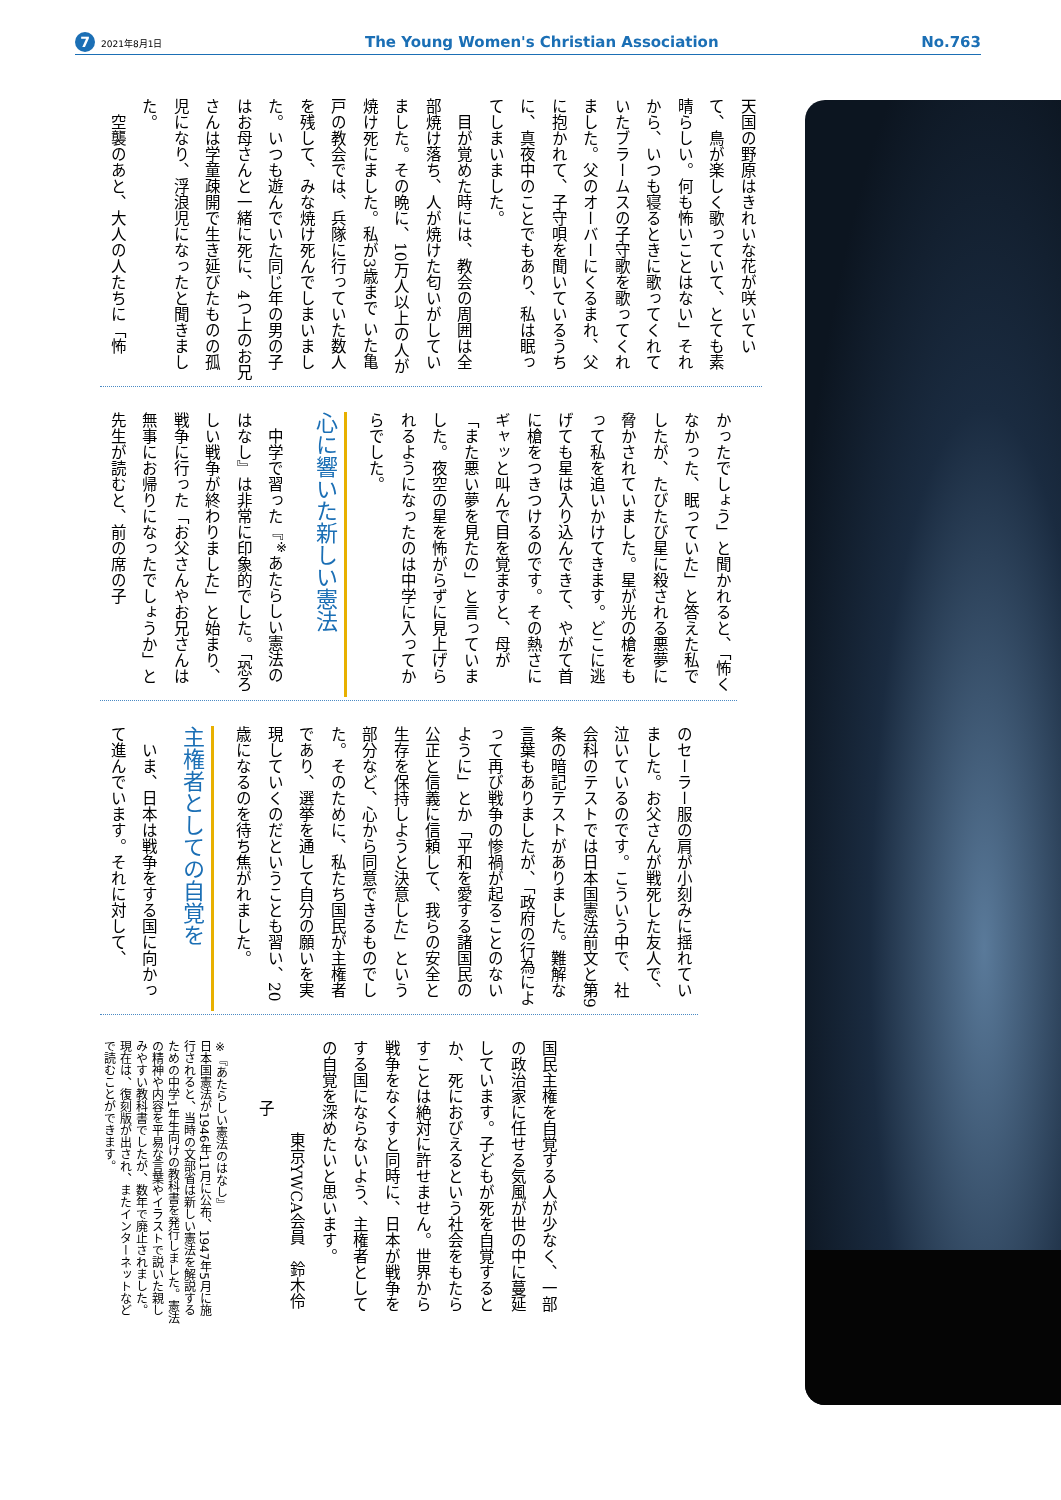7 2021年8月1日 The Young Women's Christian Association No.763
天国の野原はきれいな花が咲いていて、鳥が楽しく歌っていて、とても素晴らしい。何も怖いことはない」それから、いつも寝るときに歌ってくれていたブラームスの子守歌を歌ってくれました。父のオーバーにくるまれ、父に抱かれて、子守唄を聞いているうちに、真夜中のことでもあり、私は眠ってしまいました。
　目が覚めた時には、教会の周囲は全部焼け落ち、人が焼けた匂いがしていました。その晩に、10万人以上の人が焼け死にました。私が3歳まで いた亀戸の教会では、兵隊に行っていた数人を残して、みな焼け死んでしまいました。いつも遊んでいた同じ年の男の子はお母さんと一緒に死に、4つ上のお兄さんは学童疎開で生き延びたものの孤児になり、浮浪児になったと聞きました。
　空襲のあと、大人の人たちに「怖
かったでしょう」と聞かれると、「怖くなかった、眠っていた」と答えた私でしたが、たびたび星に殺される悪夢に脅かされていました。星が光の槍をもって私を追いかけてきます。どこに逃げても星は入り込んできて、やがて首に槍をつきつけるのです。その熱さにギャッと叫んで目を覚ますと、母が「また悪い夢を見たの」と言っていました。夜空の星を怖がらずに見上げられるようになったのは中学に入ってからでした。
心に響いた新しい憲法
　中学で習った『<sup>※</sup>あたらしい憲法のはなし』は非常に印象的でした。「恐ろしい戦争が終わりました」と始まり、戦争に行った「お父さんやお兄さんは無事にお帰りになったでしょうか」と先生が読むと、前の席の子
のセーラー服の肩が小刻みに揺れていました。お父さんが戦死した友人で、泣いているのです。こういう中で、社会科のテストでは日本国憲法前文と第9条の暗記テストがありました。難解な言葉もありましたが、「政府の行為によって再び戦争の惨禍が起ることのないように」とか「平和を愛する諸国民の公正と信義に信頼して、我らの安全と生存を保持しようと決意した」という部分など、心から同意できるものでした。そのために、私たち国民が主権者であり、選挙を通して自分の願いを実現していくのだということも習い、20歳になるのを待ち焦がれました。
主権者としての自覚を
　いま、日本は戦争をする国に向かって進んでいます。それに対して、
国民主権を自覚する人が少なく、一部の政治家に任せる気風が世の中に蔓延しています。子どもが死を自覚するとか、死におびえるという社会をもたらすことは絶対に許せません。世界から戦争をなくすと同時に、日本が戦争をする国にならないよう、主権者としての自覚を深めたいと思います。
　　東京YWCA会員　鈴木伶子
※『あたらしい憲法のはなし』
日本国憲法が1946年11月に公布、1947年5月に施行されると、当時の文部省は新しい憲法を解説するための中学1年生向けの教科書を発行しました。憲法の精神や内容を平易な言葉やイラストで説いた親しみやすい教科書でしたが、数年で廃止されました。現在は、復刻版が出され、またインターネットなどで読むことができます。